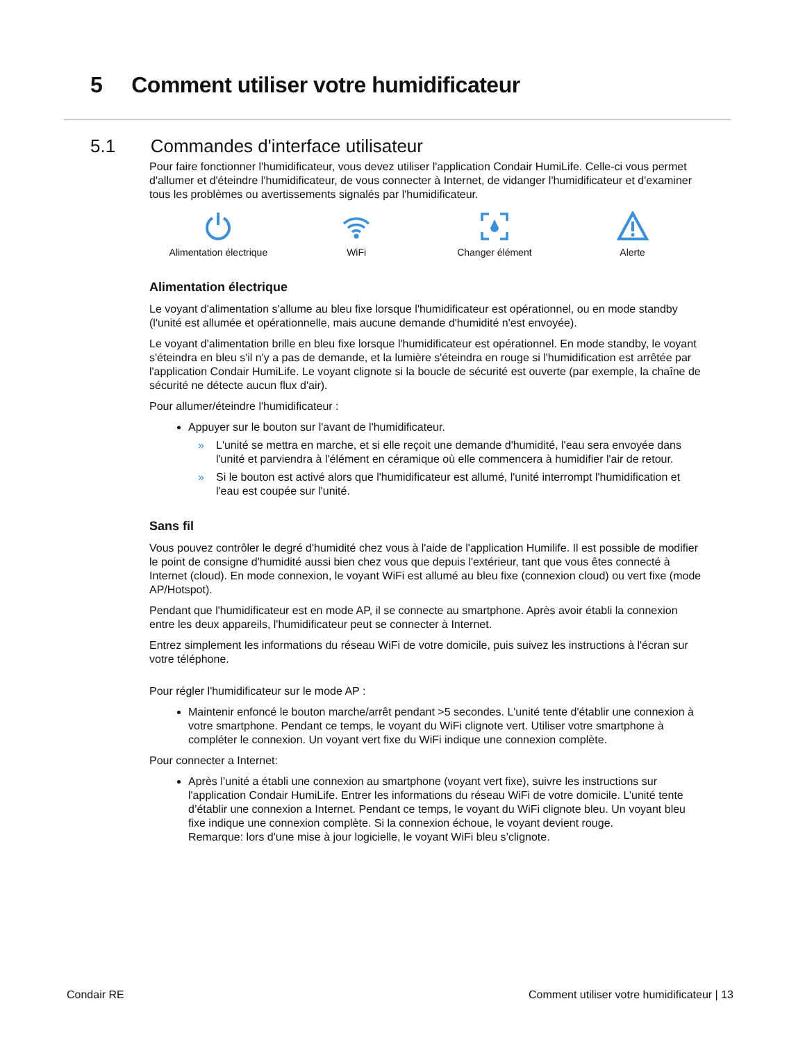5 Comment utiliser votre humidificateur
5.1 Commandes d'interface utilisateur
Pour faire fonctionner l'humidificateur, vous devez utiliser l'application Condair HumiLife. Celle-ci vous permet d'allumer et d'éteindre l'humidificateur, de vous connecter à Internet, de vidanger l'humidificateur et d'examiner tous les problèmes ou avertissements signalés par l'humidificateur.
Alimentation électrique
WiFi
Changer élément
Alerte
Alimentation électrique
Le voyant d'alimentation s'allume au bleu fixe lorsque l'humidificateur est opérationnel, ou en mode standby (l'unité est allumée et opérationnelle, mais aucune demande d'humidité n'est envoyée).
Le voyant d'alimentation brille en bleu fixe lorsque l'humidificateur est opérationnel. En mode standby, le voyant s'éteindra en bleu s'il n'y a pas de demande, et la lumière s'éteindra en rouge si l'humidification est arrêtée par l'application Condair HumiLife. Le voyant clignote si la boucle de sécurité est ouverte (par exemple, la chaîne de sécurité ne détecte aucun flux d'air).
Pour allumer/éteindre l'humidificateur :
Appuyer sur le bouton sur l'avant de l'humidificateur.
» L'unité se mettra en marche, et si elle reçoit une demande d'humidité, l'eau sera envoyée dans l'unité et parviendra à l'élément en céramique où elle commencera à humidifier l'air de retour.
» Si le bouton est activé alors que l'humidificateur est allumé, l'unité interrompt l'humidification et l'eau est coupée sur l'unité.
Sans fil
Vous pouvez contrôler le degré d'humidité chez vous à l'aide de l'application Humilife. Il est possible de modifier le point de consigne d'humidité aussi bien chez vous que depuis l'extérieur, tant que vous êtes connecté à Internet (cloud). En mode connexion, le voyant WiFi est allumé au bleu fixe (connexion cloud) ou vert fixe (mode AP/Hotspot).
Pendant que l'humidificateur est en mode AP, il se connecte au smartphone. Après avoir établi la connexion entre les deux appareils, l'humidificateur peut se connecter à Internet.
Entrez simplement les informations du réseau WiFi de votre domicile, puis suivez les instructions à l'écran sur votre téléphone.
Pour régler l'humidificateur sur le mode AP :
Maintenir enfoncé le bouton marche/arrêt pendant >5 secondes. L'unité tente d'établir une connexion à votre smartphone. Pendant ce temps, le voyant du WiFi clignote vert. Utiliser votre smartphone à compléter le connexion. Un voyant vert fixe du WiFi indique une connexion complète.
Pour connecter a Internet:
Après l’unité a établi une connexion au smartphone (voyant vert fixe), suivre les instructions sur l'application Condair HumiLife. Entrer les informations du réseau WiFi de votre domicile. L’unité tente d’établir une connexion a Internet. Pendant ce temps, le voyant du WiFi clignote bleu. Un voyant bleu fixe indique une connexion complète. Si la connexion échoue, le voyant devient rouge.
Remarque: lors d'une mise à jour logicielle, le voyant WiFi bleu s’clignote.
Condair RE Comment utiliser votre humidificateur | 13